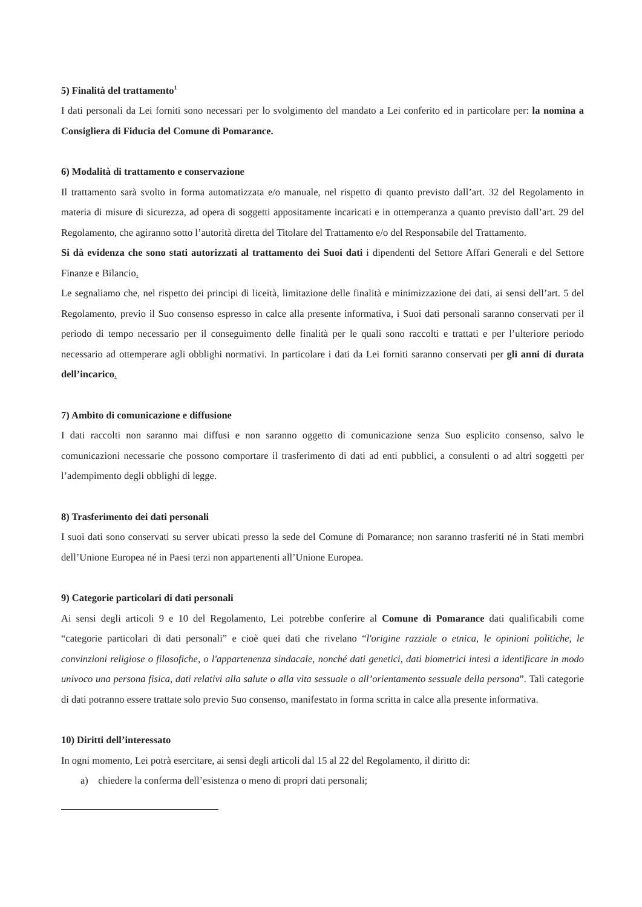5) Finalità del trattamento<sup>1</sup>
I dati personali da Lei forniti sono necessari per lo svolgimento del mandato a Lei conferito ed in particolare per: la nomina a Consigliera di Fiducia del Comune di Pomarance.
6) Modalità di trattamento e conservazione
Il trattamento sarà svolto in forma automatizzata e/o manuale, nel rispetto di quanto previsto dall’art. 32 del Regolamento in materia di misure di sicurezza, ad opera di soggetti appositamente incaricati e in ottemperanza a quanto previsto dall’art. 29 del Regolamento, che agiranno sotto l’autorità diretta del Titolare del Trattamento e/o del Responsabile del Trattamento.
Si dà evidenza che sono stati autorizzati al trattamento dei Suoi dati i dipendenti del Settore Affari Generali e del Settore Finanze e Bilancio.
Le segnaliamo che, nel rispetto dei principi di liceità, limitazione delle finalità e minimizzazione dei dati, ai sensi dell’art. 5 del Regolamento, previo il Suo consenso espresso in calce alla presente informativa, i Suoi dati personali saranno conservati per il periodo di tempo necessario per il conseguimento delle finalità per le quali sono raccolti e trattati e per l’ulteriore periodo necessario ad ottemperare agli obblighi normativi. In particolare i dati da Lei forniti saranno conservati per gli anni di durata dell’incarico.
7) Ambito di comunicazione e diffusione
I dati raccolti non saranno mai diffusi e non saranno oggetto di comunicazione senza Suo esplicito consenso, salvo le comunicazioni necessarie che possono comportare il trasferimento di dati ad enti pubblici, a consulenti o ad altri soggetti per l’adempimento degli obblighi di legge.
8) Trasferimento dei dati personali
I suoi dati sono conservati su server ubicati presso la sede del Comune di Pomarance; non saranno trasferiti né in Stati membri dell’Unione Europea né in Paesi terzi non appartenenti all’Unione Europea.
9) Categorie particolari di dati personali
Ai sensi degli articoli 9 e 10 del Regolamento, Lei potrebbe conferire al Comune di Pomarance dati qualificabili come “categorie particolari di dati personali” e cioè quei dati che rivelano “l'origine razziale o etnica, le opinioni politiche, le convinzioni religiose o filosofiche, o l'appartenenza sindacale, nonché dati genetici, dati biometrici intesi a identificare in modo univoco una persona fisica, dati relativi alla salute o alla vita sessuale o all’orientamento sessuale della persona”. Tali categorie di dati potranno essere trattate solo previo Suo consenso, manifestato in forma scritta in calce alla presente informativa.
10) Diritti dell’interessato
In ogni momento, Lei potrà esercitare, ai sensi degli articoli dal 15 al 22 del Regolamento, il diritto di:
a) chiedere la conferma dell’esistenza o meno di propri dati personali;